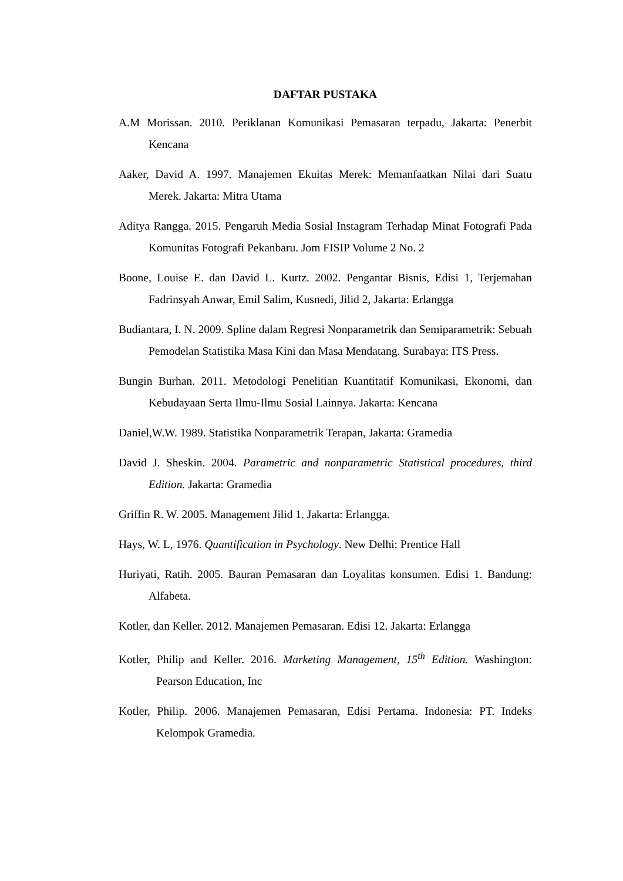DAFTAR PUSTAKA
A.M Morissan. 2010. Periklanan Komunikasi Pemasaran terpadu, Jakarta: Penerbit Kencana
Aaker, David A. 1997. Manajemen Ekuitas Merek: Memanfaatkan Nilai dari Suatu Merek. Jakarta: Mitra Utama
Aditya Rangga. 2015. Pengaruh Media Sosial Instagram Terhadap Minat Fotografi Pada Komunitas Fotografi Pekanbaru. Jom FISIP Volume 2 No. 2
Boone, Louise E. dan David L. Kurtz. 2002. Pengantar Bisnis, Edisi 1, Terjemahan Fadrinsyah Anwar, Emil Salim, Kusnedi, Jilid 2, Jakarta: Erlangga
Budiantara, I. N. 2009. Spline dalam Regresi Nonparametrik dan Semiparametrik: Sebuah Pemodelan Statistika Masa Kini dan Masa Mendatang. Surabaya: ITS Press.
Bungin Burhan. 2011. Metodologi Penelitian Kuantitatif Komunikasi, Ekonomi, dan Kebudayaan Serta Ilmu-Ilmu Sosial Lainnya. Jakarta: Kencana
Daniel,W.W. 1989. Statistika Nonparametrik Terapan, Jakarta: Gramedia
David J. Sheskin. 2004. Parametric and nonparametric Statistical procedures, third Edition. Jakarta: Gramedia
Griffin R. W. 2005. Management Jilid 1. Jakarta: Erlangga.
Hays, W. L, 1976. Quantification in Psychology. New Delhi: Prentice Hall
Huriyati, Ratih. 2005. Bauran Pemasaran dan Loyalitas konsumen. Edisi 1. Bandung: Alfabeta.
Kotler, dan Keller. 2012. Manajemen Pemasaran. Edisi 12. Jakarta: Erlangga
Kotler, Philip and Keller. 2016. Marketing Management, 15<sup>th</sup> Edition. Washington: Pearson Education, Inc
Kotler, Philip. 2006. Manajemen Pemasaran, Edisi Pertama. Indonesia: PT. Indeks Kelompok Gramedia.